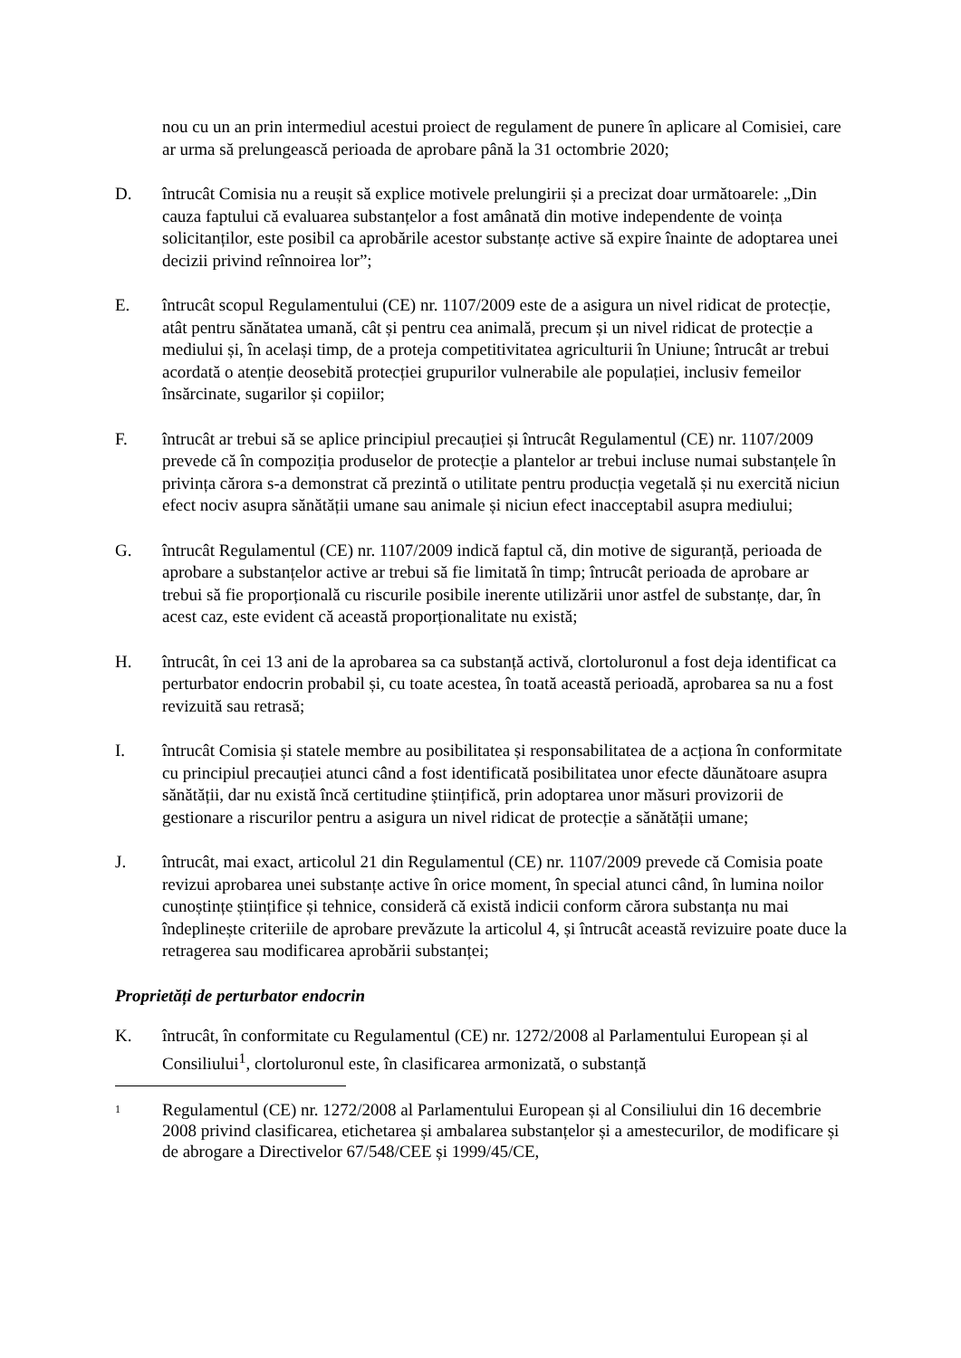nou cu un an prin intermediul acestui proiect de regulament de punere în aplicare al Comisiei, care ar urma să prelungească perioada de aprobare până la 31 octombrie 2020;
D. întrucât Comisia nu a reușit să explice motivele prelungirii și a precizat doar următoarele: „Din cauza faptului că evaluarea substanțelor a fost amânată din motive independente de voința solicitanților, este posibil ca aprobările acestor substanțe active să expire înainte de adoptarea unei decizii privind reînnoirea lor”;
E. întrucât scopul Regulamentului (CE) nr. 1107/2009 este de a asigura un nivel ridicat de protecție, atât pentru sănătatea umană, cât și pentru cea animală, precum și un nivel ridicat de protecție a mediului și, în același timp, de a proteja competitivitatea agriculturii în Uniune; întrucât ar trebui acordată o atenție deosebită protecției grupurilor vulnerabile ale populației, inclusiv femeilor însărcinate, sugarilor și copiilor;
F. întrucât ar trebui să se aplice principiul precauției și întrucât Regulamentul (CE) nr. 1107/2009 prevede că în compoziția produselor de protecție a plantelor ar trebui incluse numai substanțele în privința cărora s-a demonstrat că prezintă o utilitate pentru producția vegetală și nu exercită niciun efect nociv asupra sănătății umane sau animale și niciun efect inacceptabil asupra mediului;
G. întrucât Regulamentul (CE) nr. 1107/2009 indică faptul că, din motive de siguranță, perioada de aprobare a substanțelor active ar trebui să fie limitată în timp; întrucât perioada de aprobare ar trebui să fie proporțională cu riscurile posibile inerente utilizării unor astfel de substanțe, dar, în acest caz, este evident că această proporționalitate nu există;
H. întrucât, în cei 13 ani de la aprobarea sa ca substanță activă, clortoluronul a fost deja identificat ca perturbator endocrin probabil și, cu toate acestea, în toată această perioadă, aprobarea sa nu a fost revizuită sau retrasă;
I. întrucât Comisia și statele membre au posibilitatea și responsabilitatea de a acționa în conformitate cu principiul precauției atunci când a fost identificată posibilitatea unor efecte dăunătoare asupra sănătății, dar nu există încă certitudine științifică, prin adoptarea unor măsuri provizorii de gestionare a riscurilor pentru a asigura un nivel ridicat de protecție a sănătății umane;
J. întrucât, mai exact, articolul 21 din Regulamentul (CE) nr. 1107/2009 prevede că Comisia poate revizui aprobarea unei substanțe active în orice moment, în special atunci când, în lumina noilor cunoștințe științifice și tehnice, consideră că există indicii conform cărora substanța nu mai îndeplinește criteriile de aprobare prevăzute la articolul 4, și întrucât această revizuire poate duce la retragerea sau modificarea aprobării substanței;
Proprietăți de perturbator endocrin
K. întrucât, în conformitate cu Regulamentul (CE) nr. 1272/2008 al Parlamentului European și al Consiliului<sup>1</sup>, clortoluronul este, în clasificarea armonizată, o substanță
1
Regulamentul (CE) nr. 1272/2008 al Parlamentului European și al Consiliului din 16 decembrie 2008 privind clasificarea, etichetarea și ambalarea substanțelor și a amestecurilor, de modificare și de abrogare a Directivelor 67/548/CEE și 1999/45/CE,